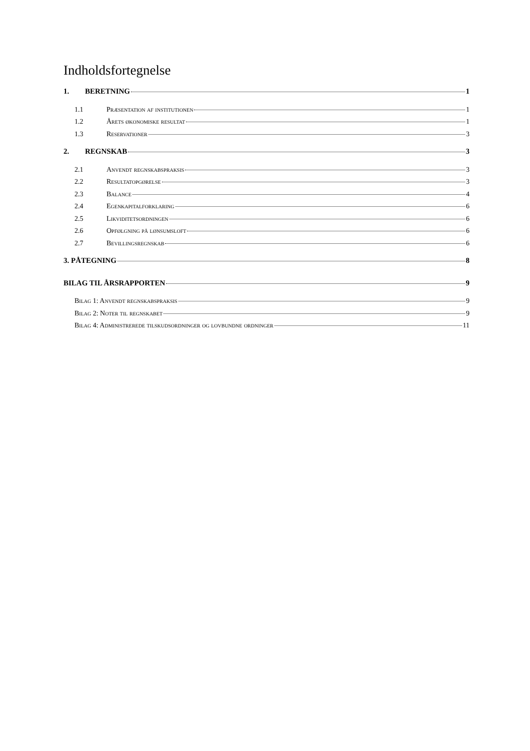Indholdsfortegnelse
1. BERETNING 1
1.1 Præsentation af institutionen 1
1.2 Årets økonomiske resultat 1
1.3 Reservationer 3
2. REGNSKAB 3
2.1 Anvendt regnskabspraksis 3
2.2 Resultatopgørelse 3
2.3 Balance 4
2.4 Egenkapitalforklaring 6
2.5 Likviditetsordningen 6
2.6 Opfølgning på lønsumsloft 6
2.7 Bevillingsregnskab 6
3. PÅTEGNING 8
BILAG TIL ÅRSRAPPORTEN 9
Bilag 1: Anvendt regnskabspraksis 9
Bilag 2: Noter til regnskabet 9
Bilag 4: Administrerede tilskudsordninger og lovbundne ordninger 11